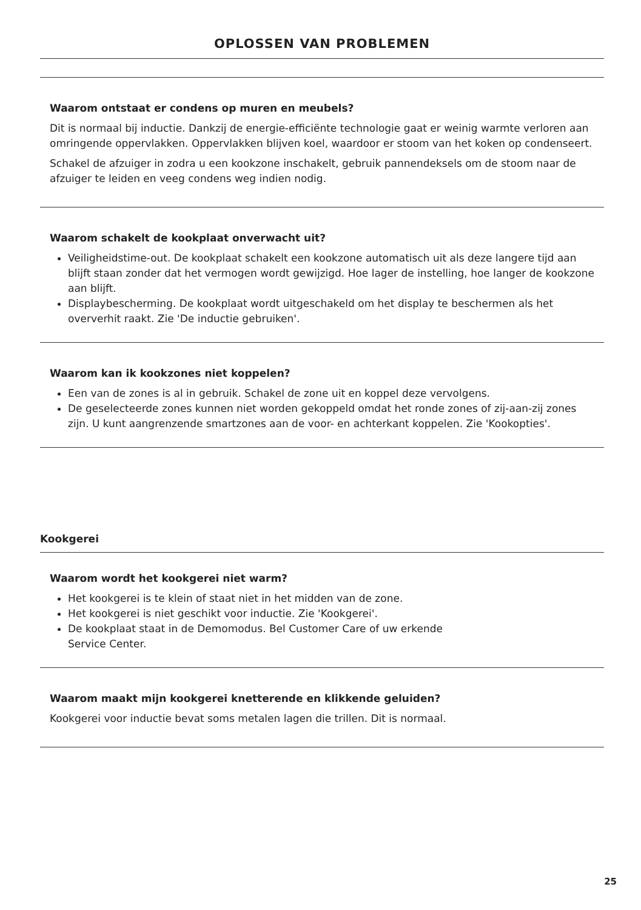OPLOSSEN VAN PROBLEMEN
Waarom ontstaat er condens op muren en meubels?
Dit is normaal bij inductie. Dankzij de energie-efficiënte technologie gaat er weinig warmte verloren aan omringende oppervlakken. Oppervlakken blijven koel, waardoor er stoom van het koken op condenseert.
Schakel de afzuiger in zodra u een kookzone inschakelt, gebruik pannendeksels om de stoom naar de afzuiger te leiden en veeg condens weg indien nodig.
Waarom schakelt de kookplaat onverwacht uit?
Veiligheidstime-out. De kookplaat schakelt een kookzone automatisch uit als deze langere tijd aan blijft staan zonder dat het vermogen wordt gewijzigd. Hoe lager de instelling, hoe langer de kookzone aan blijft.
Displaybescherming. De kookplaat wordt uitgeschakeld om het display te beschermen als het oververhit raakt. Zie 'De inductie gebruiken'.
Waarom kan ik kookzones niet koppelen?
Een van de zones is al in gebruik. Schakel de zone uit en koppel deze vervolgens.
De geselecteerde zones kunnen niet worden gekoppeld omdat het ronde zones of zij-aan-zij zones zijn. U kunt aangrenzende smartzones aan de voor- en achterkant koppelen. Zie 'Kookopties'.
Kookgerei
Waarom wordt het kookgerei niet warm?
Het kookgerei is te klein of staat niet in het midden van de zone.
Het kookgerei is niet geschikt voor inductie. Zie 'Kookgerei'.
De kookplaat staat in de Demomodus. Bel Customer Care of uw erkende
Service Center.
Waarom maakt mijn kookgerei knetterende en klikkende geluiden?
Kookgerei voor inductie bevat soms metalen lagen die trillen. Dit is normaal.
25